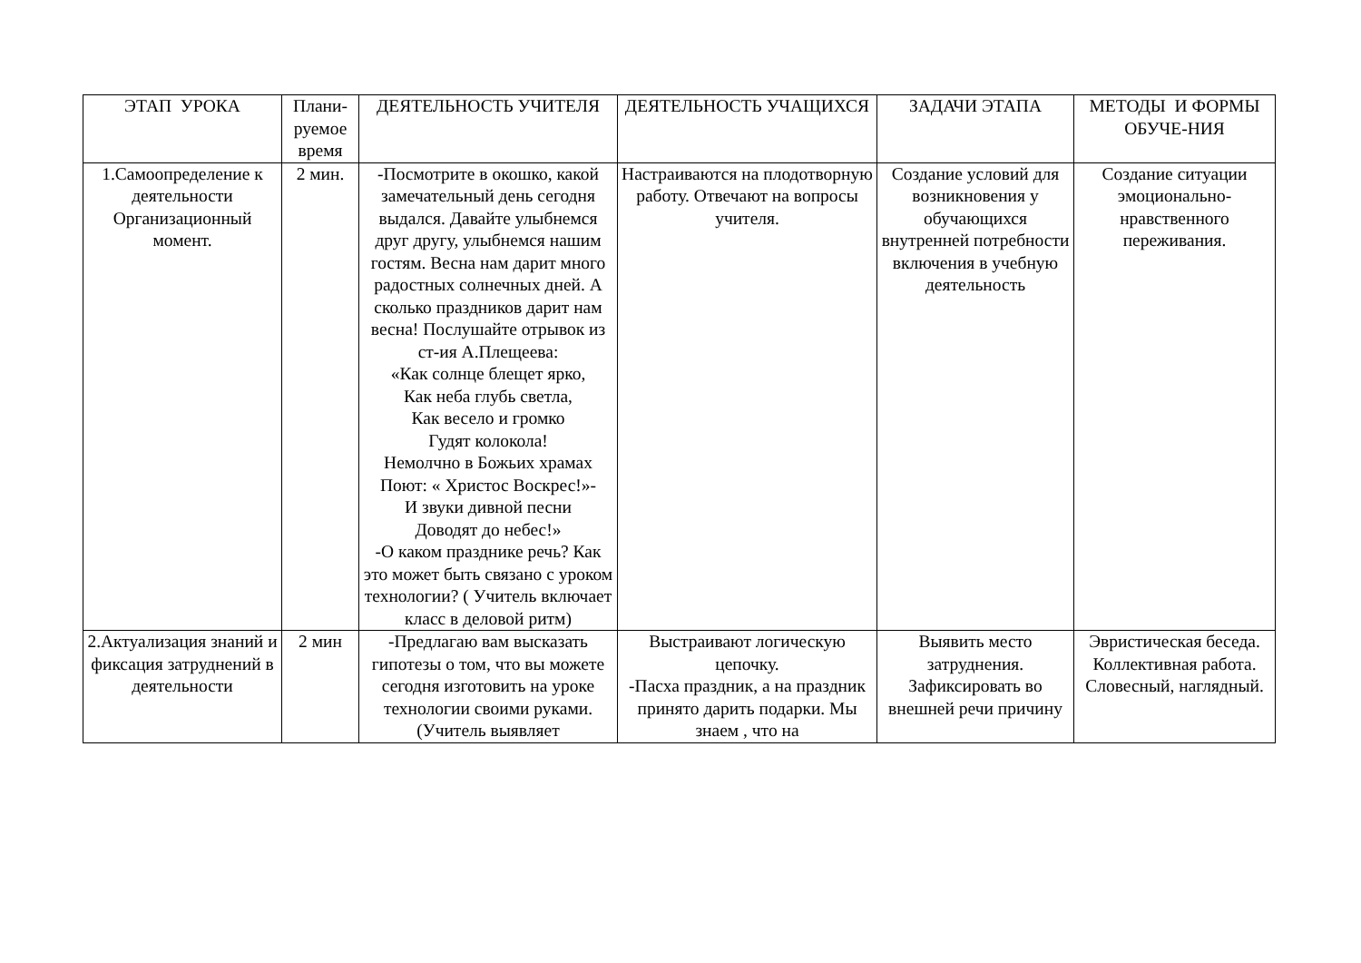| ЭТАП УРОКА | Плани-руемое время | ДЕЯТЕЛЬНОСТЬ УЧИТЕЛЯ | ДЕЯТЕЛЬНОСТЬ УЧАЩИХСЯ | ЗАДАЧИ ЭТАПА | МЕТОДЫ И ФОРМЫ ОБУЧЕ-НИЯ |
| --- | --- | --- | --- | --- | --- |
| 1.Самоопределение к деятельности Организационный момент. | 2 мин. | -Посмотрите в окошко, какой замечательный день сегодня выдался. Давайте улыбнемся друг другу, улыбнемся нашим гостям. Весна нам дарит много радостных солнечных дней. А сколько праздников дарит нам весна! Послушайте отрывок из ст-ия А.Плещеева: «Как солнце блещет ярко, Как неба глубь светла, Как весело и громко Гудят колокола! Немолчно в Божьих храмах Поют: « Христос Воскрес!»- И звуки дивной песни Доводят до небес!» -О каком празднике речь? Как это может быть связано с уроком технологии? ( Учитель включает класс в деловой ритм) | Настраиваются на плодотворную работу. Отвечают на вопросы учителя. | Создание условий для возникновения у обучающихся внутренней потребности включения в учебную деятельность | Создание ситуации эмоционально-нравственного переживания. |
| 2.Актуализация знаний и фиксация затруднений в деятельности | 2 мин | -Предлагаю вам высказать гипотезы о том, что вы можете сегодня изготовить на уроке технологии своими руками. (Учитель выявляет | Выстраивают логическую цепочку. -Пасха праздник, а на праздник принято дарить подарки. Мы знаем , что на | Выявить место затруднения. Зафиксировать во внешней речи причину | Эвристическая беседа. Коллективная работа. Словесный, наглядный. |